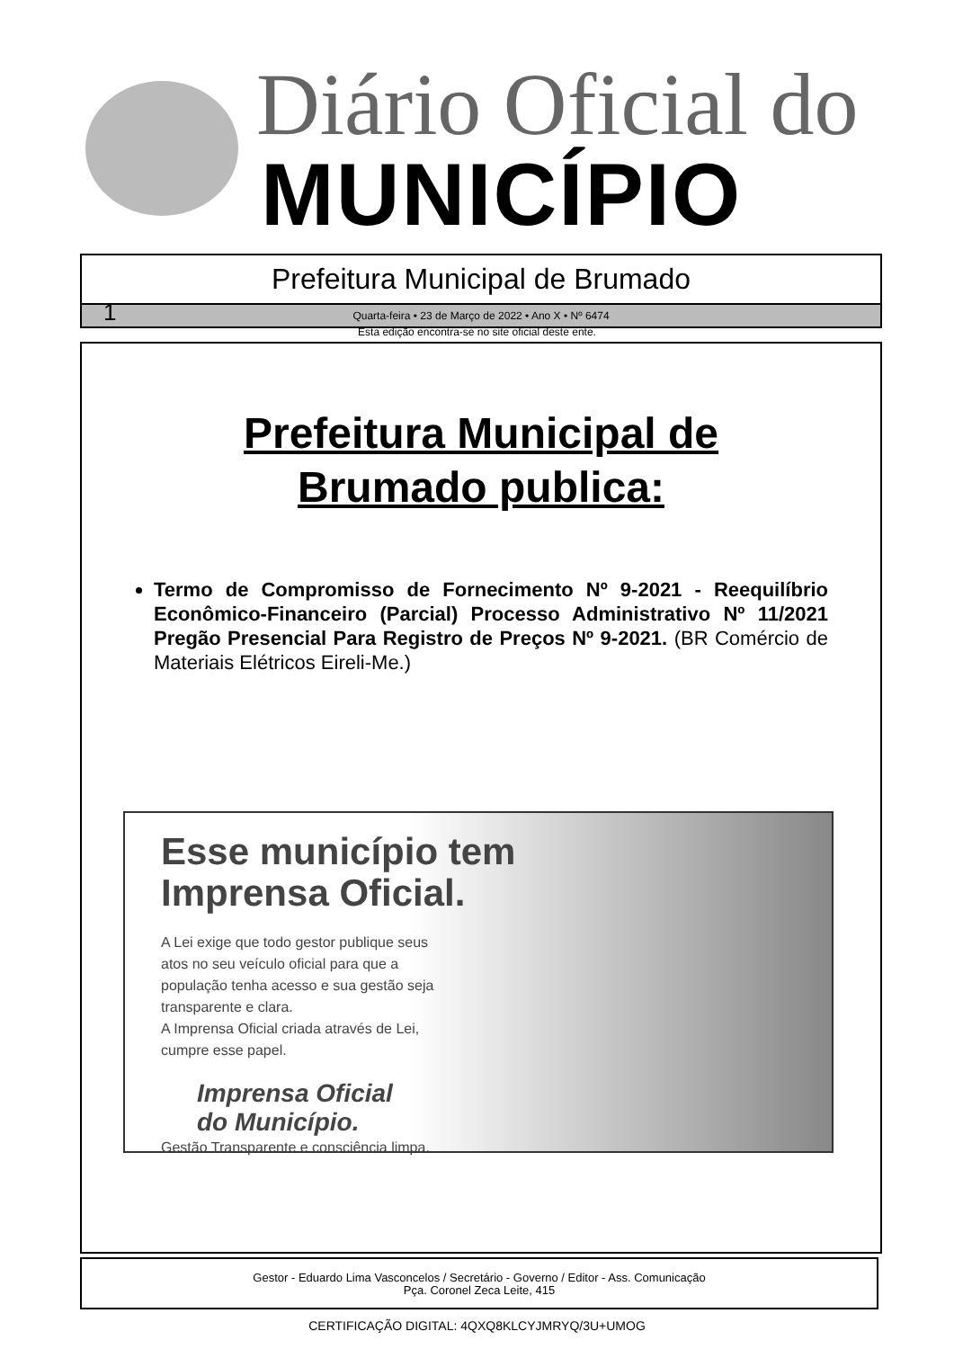Diário Oficial do
MUNICÍPIO
Prefeitura Municipal de Brumado
1 Quarta-feira • 23 de Março de 2022 • Ano X • Nº 6474
Esta edição encontra-se no site oficial deste ente.
Prefeitura Municipal de
Brumado publica:
Termo de Compromisso de Fornecimento Nº 9-2021 - Reequilíbrio Econômico-Financeiro (Parcial) Processo Administrativo Nº 11/2021 Pregão Presencial Para Registro de Preços Nº 9-2021. (BR Comércio de Materiais Elétricos Eireli-Me.)
Esse município tem
Imprensa Oficial.
A Lei exige que todo gestor publique seus atos no seu veículo oficial para que a população tenha acesso e sua gestão seja transparente e clara.
A Imprensa Oficial criada através de Lei, cumpre esse papel.
Imprensa Oficial
do Município.
Gestão Transparente e consciência limpa.
Gestor - Eduardo Lima Vasconcelos / Secretário - Governo / Editor - Ass. Comunicação
Pça. Coronel Zeca Leite, 415
CERTIFICAÇÃO DIGITAL: 4QXQ8KLCYJMRYQ/3U+UMOG